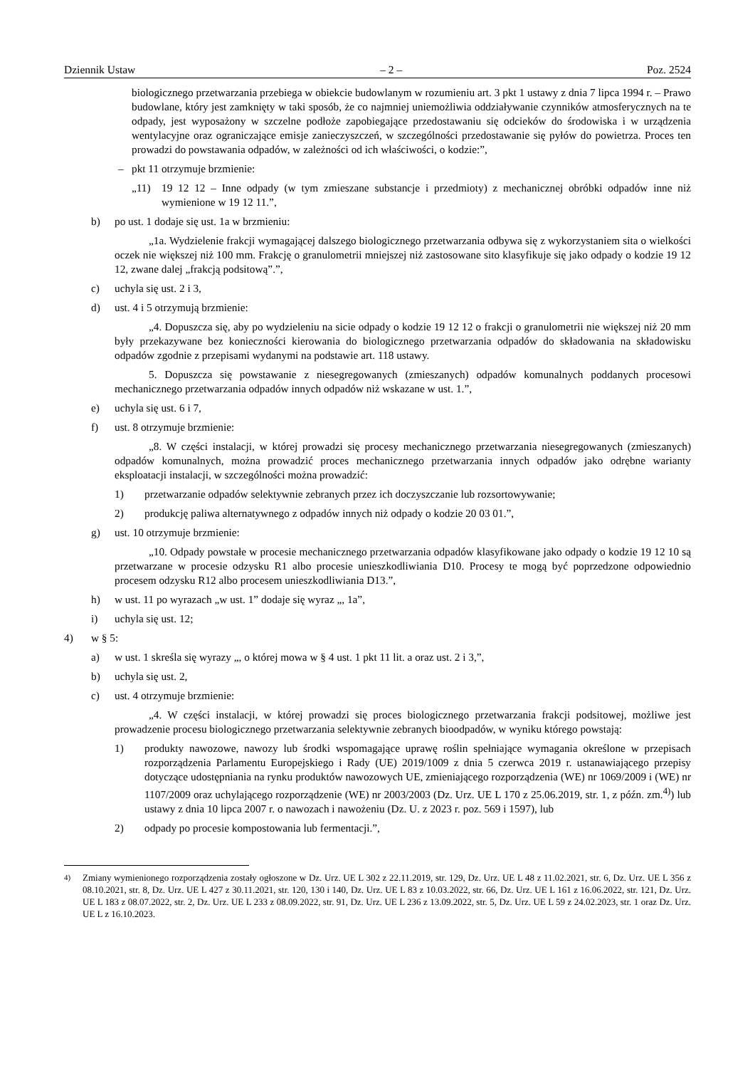Dziennik Ustaw – 2 – Poz. 2524
biologicznego przetwarzania przebiega w obiekcie budowlanym w rozumieniu art. 3 pkt 1 ustawy z dnia 7 lipca 1994 r. – Prawo budowlane, który jest zamknięty w taki sposób, że co najmniej uniemożliwia oddziaływanie czynników atmosferycznych na te odpady, jest wyposażony w szczelne podłoże zapobiegające przedostawaniu się odcieków do środowiska i w urządzenia wentylacyjne oraz ograniczające emisje zanieczyszczeń, w szczególności przedostawanie się pyłów do powietrza. Proces ten prowadzi do powstawania odpadów, w zależności od ich właściwości, o kodzie:”,
– pkt 11 otrzymuje brzmienie:
„11) 19 12 12 – Inne odpady (w tym zmieszane substancje i przedmioty) z mechanicznej obróbki odpadów inne niż wymienione w 19 12 11.”,
b) po ust. 1 dodaje się ust. 1a w brzmieniu:
„1a. Wydzielenie frakcji wymagającej dalszego biologicznego przetwarzania odbywa się z wykorzystaniem sita o wielkości oczek nie większej niż 100 mm. Frakcję o granulometrii mniejszej niż zastosowane sito klasyfikuje się jako odpady o kodzie 19 12 12, zwane dalej „frakcją podsitową”.”,
c) uchyla się ust. 2 i 3,
d) ust. 4 i 5 otrzymują brzmienie:
„4. Dopuszcza się, aby po wydzieleniu na sicie odpady o kodzie 19 12 12 o frakcji o granulometrii nie większej niż 20 mm były przekazywane bez konieczności kierowania do biologicznego przetwarzania odpadów do składowania na składowisku odpadów zgodnie z przepisami wydanymi na podstawie art. 118 ustawy.
5. Dopuszcza się powstawanie z niesegregowanych (zmieszanych) odpadów komunalnych poddanych procesowi mechanicznego przetwarzania odpadów innych odpadów niż wskazane w ust. 1.”,
e) uchyla się ust. 6 i 7,
f) ust. 8 otrzymuje brzmienie:
„8. W części instalacji, w której prowadzi się procesy mechanicznego przetwarzania niesegregowanych (zmieszanych) odpadów komunalnych, można prowadzić proces mechanicznego przetwarzania innych odpadów jako odrębne warianty eksploatacji instalacji, w szczególności można prowadzić:
1) przetwarzanie odpadów selektywnie zebranych przez ich doczyszczanie lub rozsortowywanie;
2) produkcję paliwa alternatywnego z odpadów innych niż odpady o kodzie 20 03 01.”,
g) ust. 10 otrzymuje brzmienie:
„10. Odpady powstałe w procesie mechanicznego przetwarzania odpadów klasyfikowane jako odpady o kodzie 19 12 10 są przetwarzane w procesie odzysku R1 albo procesie unieszkodliwiania D10. Procesy te mogą być poprzedzone odpowiednio procesem odzysku R12 albo procesem unieszkodliwiania D13.”,
h) w ust. 11 po wyrazach „w ust. 1” dodaje się wyraz „, 1a”,
i) uchyla się ust. 12;
4) w § 5:
a) w ust. 1 skreśla się wyrazy „, o której mowa w § 4 ust. 1 pkt 11 lit. a oraz ust. 2 i 3,”,
b) uchyla się ust. 2,
c) ust. 4 otrzymuje brzmienie:
„4. W części instalacji, w której prowadzi się proces biologicznego przetwarzania frakcji podsitowej, możliwe jest prowadzenie procesu biologicznego przetwarzania selektywnie zebranych bioodpadów, w wyniku którego powstają:
1) produkty nawozowe, nawozy lub środki wspomagające uprawę roślin spełniające wymagania określone w przepisach rozporządzenia Parlamentu Europejskiego i Rady (UE) 2019/1009 z dnia 5 czerwca 2019 r. ustanawiającego przepisy dotyczące udostępniania na rynku produktów nawozowych UE, zmieniającego rozporządzenia (WE) nr 1069/2009 i (WE) nr 1107/2009 oraz uchylającego rozporządzenie (WE) nr 2003/2003 (Dz. Urz. UE L 170 z 25.06.2019, str. 1, z późn. zm.<sup>4)</sup>) lub ustawy z dnia 10 lipca 2007 r. o nawozach i nawożeniu (Dz. U. z 2023 r. poz. 569 i 1597), lub
2) odpady po procesie kompostowania lub fermentacji.”,
<sup>4)</sup> Zmiany wymienionego rozporządzenia zostały ogłoszone w Dz. Urz. UE L 302 z 22.11.2019, str. 129, Dz. Urz. UE L 48 z 11.02.2021, str. 6, Dz. Urz. UE L 356 z 08.10.2021, str. 8, Dz. Urz. UE L 427 z 30.11.2021, str. 120, 130 i 140, Dz. Urz. UE L 83 z 10.03.2022, str. 66, Dz. Urz. UE L 161 z 16.06.2022, str. 121, Dz. Urz. UE L 183 z 08.07.2022, str. 2, Dz. Urz. UE L 233 z 08.09.2022, str. 91, Dz. Urz. UE L 236 z 13.09.2022, str. 5, Dz. Urz. UE L 59 z 24.02.2023, str. 1 oraz Dz. Urz. UE L z 16.10.2023.